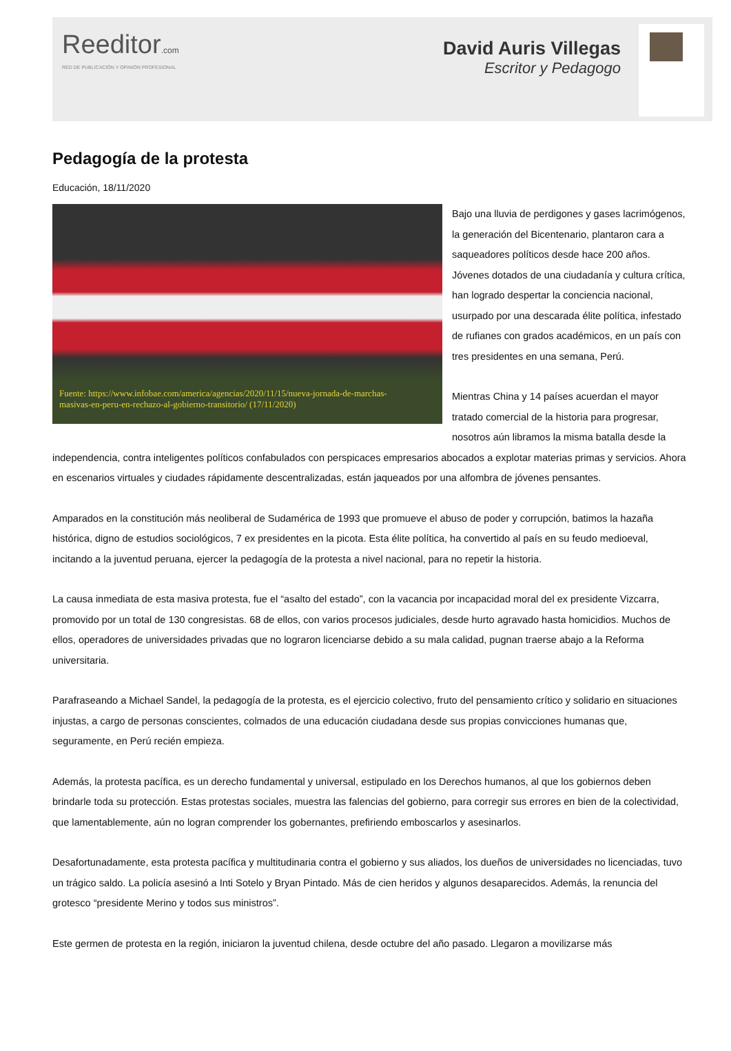Reeditor.com
RED DE PUBLICACIÓN Y OPINIÓN PROFESIONAL
David Auris Villegas
Escritor y Pedagogo
Pedagogía de la protesta
Educación, 18/11/2020
Fuente: https://www.infobae.com/america/agencias/2020/11/15/nueva-jornada-de-marchas-masivas-en-peru-en-rechazo-al-gobierno-transitorio/ (17/11/2020)
Bajo una lluvia de perdigones y gases lacrimógenos, la generación del Bicentenario, plantaron cara a saqueadores políticos desde hace 200 años. Jóvenes dotados de una ciudadanía y cultura crítica, han logrado despertar la conciencia nacional, usurpado por una descarada élite política, infestado de rufianes con grados académicos, en un país con tres presidentes en una semana, Perú.
Mientras China y 14 países acuerdan el mayor tratado comercial de la historia para progresar, nosotros aún libramos la misma batalla desde la independencia, contra inteligentes políticos confabulados con perspicaces empresarios abocados a explotar materias primas y servicios. Ahora en escenarios virtuales y ciudades rápidamente descentralizadas, están jaqueados por una alfombra de jóvenes pensantes.
Amparados en la constitución más neoliberal de Sudamérica de 1993 que promueve el abuso de poder y corrupción, batimos la hazaña histórica, digno de estudios sociológicos, 7 ex presidentes en la picota. Esta élite política, ha convertido al país en su feudo medioeval, incitando a la juventud peruana, ejercer la pedagogía de la protesta a nivel nacional, para no repetir la historia.
La causa inmediata de esta masiva protesta, fue el “asalto del estado”, con la vacancia por incapacidad moral del ex presidente Vizcarra, promovido por un total de 130 congresistas. 68 de ellos, con varios procesos judiciales, desde hurto agravado hasta homicidios. Muchos de ellos, operadores de universidades privadas que no lograron licenciarse debido a su mala calidad, pugnan traerse abajo a la Reforma universitaria.
Parafraseando a Michael Sandel, la pedagogía de la protesta, es el ejercicio colectivo, fruto del pensamiento crítico y solidario en situaciones injustas, a cargo de personas conscientes, colmados de una educación ciudadana desde sus propias convicciones humanas que, seguramente, en Perú recién empieza.
Además, la protesta pacífica, es un derecho fundamental y universal, estipulado en los Derechos humanos, al que los gobiernos deben brindarle toda su protección. Estas protestas sociales, muestra las falencias del gobierno, para corregir sus errores en bien de la colectividad, que lamentablemente, aún no logran comprender los gobernantes, prefiriendo emboscarlos y asesinarlos.
Desafortunadamente, esta protesta pacífica y multitudinaria contra el gobierno y sus aliados, los dueños de universidades no licenciadas, tuvo un trágico saldo. La policía asesinó a Inti Sotelo y Bryan Pintado. Más de cien heridos y algunos desaparecidos. Además, la renuncia del grotesco “presidente Merino y todos sus ministros”.
Este germen de protesta en la región, iniciaron la juventud chilena, desde octubre del año pasado. Llegaron a movilizarse más